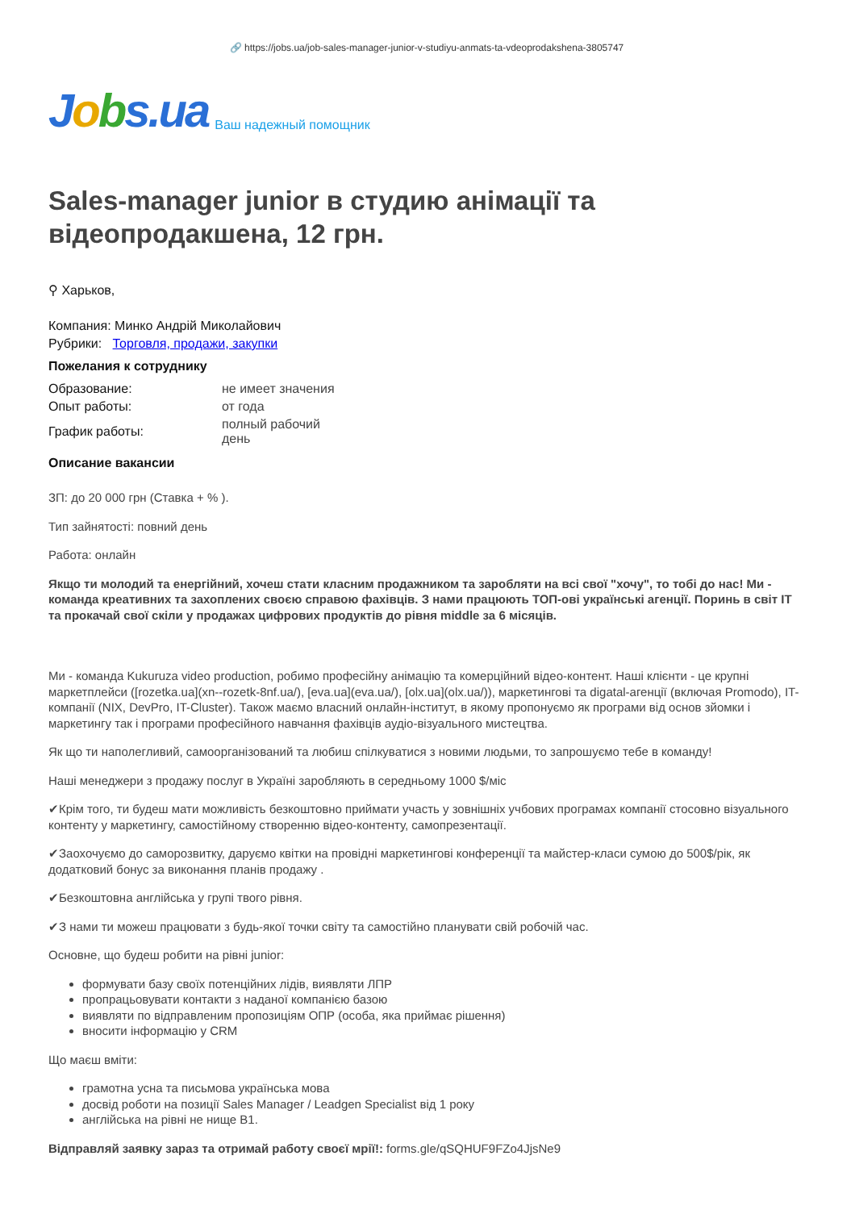🔗 https://jobs.ua/job-sales-manager-junior-v-studiyu-anmats-ta-vdeoprodakshena-3805747
Jobs.ua
Ваш надежный помощник
Sales-manager junior в студию анімації та відеопродакшена, 12 грн.
⚲ Харьков,
Компания: Минко Андрій Миколайович
Рубрики: Торговля, продажи, закупки
Пожелания к сотруднику
| Образование: | не имеет значения |
| Опыт работы: | от года |
| График работы: | полный рабочий день |
Описание вакансии
ЗП: до 20 000 грн (Ставка + % ).
Тип зайнятості: повний день
Работа: онлайн
Якщо ти молодий та енергійний, хочеш стати класним продажником та заробляти на всі свої "хочу", то тобі до нас! Ми - команда креативних та захоплених своєю справою фахівців. З нами працюють ТОП-ові українські агенції. Поринь в світ IT та прокачай свої скіли у продажах цифрових продуктів до рівня middle за 6 місяців.
Ми - команда Kukuruza video production, робимо професійну анімацію та комерційний відео-контент. Наші клієнти - це крупні маркетплейси ([rozetka.ua](xn--rozetk-8nf.ua/), [eva.ua](eva.ua/), [olx.ua](olx.ua/)), маркетингові та digatal-агенції (включая Promodo), IT-компанії (NIX, DevPro, IT-Cluster). Також маємо власний онлайн-інститут, в якому пропонуємо як програми від основ зйомки і маркетингу так і програми професійного навчання фахівців аудіо-візуального мистецтва.
Як що ти наполегливий, самоорганізований та любиш спілкуватися з новими людьми, то запрошуємо тебе в команду!
Наші менеджери з продажу послуг в Україні заробляють в середньому 1000 $/міс
✔Крім того, ти будеш мати можливість безкоштовно приймати участь у зовнішніх учбових програмах компанії стосовно візуального контенту у маркетингу, самостійному створенню відео-контенту, самопрезентації.
✔Заохочуємо до саморозвитку, даруємо квітки на провідні маркетингові конференції та майстер-класи сумою до 500$/рік, як додатковий бонус за виконання планів продажу .
✔Безкоштовна англійська у групі твого рівня.
✔З нами ти можеш працювати з будь-якої точки світу та самостійно планувати свій робочій час.
Основне, що будеш робити на рівні junior:
формувати базу своїх потенційних лідів, виявляти ЛПР
пропрацьовувати контакти з наданої компанією базою
виявляти по відправленим пропозиціям ОПР (особа, яка приймає рішення)
вносити інформацію у CRM
Що маєш вміти:
грамотна усна та письмова українська мова
досвід роботи на позиції Sales Manager / Leadgen Specialist від 1 року
англійська на рівні не нище В1.
Відправляй заявку зараз та отримай работу своєї мрії!: forms.gle/qSQHUF9FZo4JjsNe9